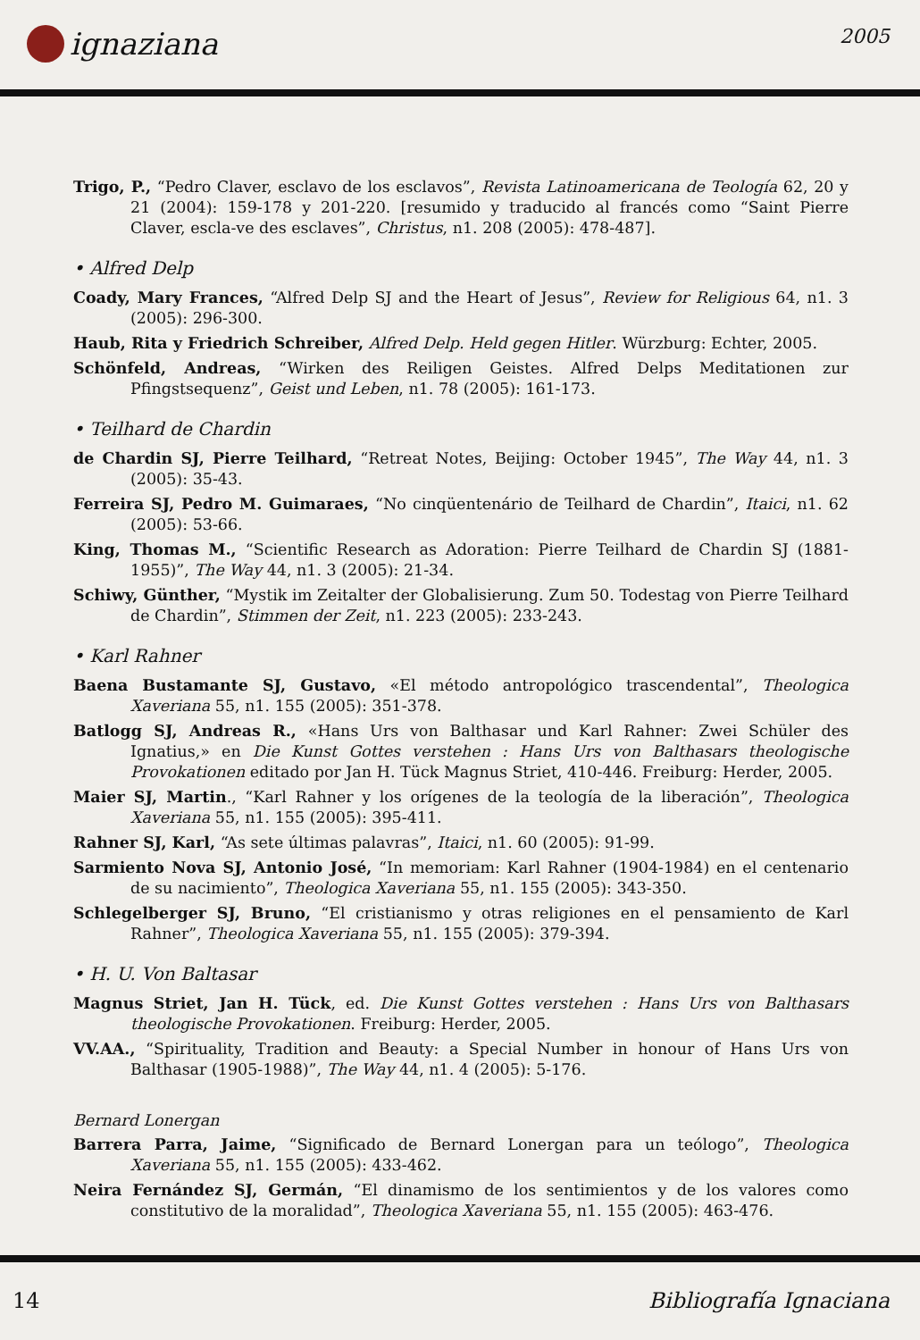ignaziana
2005
Trigo, P., “Pedro Claver, esclavo de los esclavos”, Revista Latinoamericana de Teología 62, 20 y 21 (2004): 159-178 y 201-220. [resumido y traducido al francés como “Saint Pierre Claver, escla-ve des esclaves”, Christus, n1. 208 (2005): 478-487].
• Alfred Delp
Coady, Mary Frances, “Alfred Delp SJ and the Heart of Jesus”, Review for Religious 64, n1. 3 (2005): 296-300.
Haub, Rita y Friedrich Schreiber, Alfred Delp. Held gegen Hitler. Würzburg: Echter, 2005.
Schönfeld, Andreas, “Wirken des Reiligen Geistes. Alfred Delps Meditationen zur Pfingstsequenz”, Geist und Leben, n1. 78 (2005): 161-173.
• Teilhard de Chardin
de Chardin SJ, Pierre Teilhard, “Retreat Notes, Beijing: October 1945”, The Way 44, n1. 3 (2005): 35-43.
Ferreira SJ, Pedro M. Guimaraes, “No cinqüentenário de Teilhard de Chardin”, Itaici, n1. 62 (2005): 53-66.
King, Thomas M., “Scientific Research as Adoration: Pierre Teilhard de Chardin SJ (1881-1955)”, The Way 44, n1. 3 (2005): 21-34.
Schiwy, Günther, “Mystik im Zeitalter der Globalisierung. Zum 50. Todestag von Pierre Teilhard de Chardin”, Stimmen der Zeit, n1. 223 (2005): 233-243.
• Karl Rahner
Baena Bustamante SJ, Gustavo, «El método antropológico trascendental”, Theologica Xaveriana 55, n1. 155 (2005): 351-378.
Batlogg SJ, Andreas R., «Hans Urs von Balthasar und Karl Rahner: Zwei Schüler des Ignatius,» en Die Kunst Gottes verstehen : Hans Urs von Balthasars theologische Provokationen editado por Jan H. Tück Magnus Striet, 410-446. Freiburg: Herder, 2005.
Maier SJ, Martin., “Karl Rahner y los orígenes de la teología de la liberación”, Theologica Xaveriana 55, n1. 155 (2005): 395-411.
Rahner SJ, Karl, “As sete últimas palavras”, Itaici, n1. 60 (2005): 91-99.
Sarmiento Nova SJ, Antonio José, “In memoriam: Karl Rahner (1904-1984) en el centenario de su nacimiento”, Theologica Xaveriana 55, n1. 155 (2005): 343-350.
Schlegelberger SJ, Bruno, “El cristianismo y otras religiones en el pensamiento de Karl Rahner”, Theologica Xaveriana 55, n1. 155 (2005): 379-394.
• H. U. Von Baltasar
Magnus Striet, Jan H. Tück, ed. Die Kunst Gottes verstehen : Hans Urs von Balthasars theologische Provokationen. Freiburg: Herder, 2005.
VV.AA., “Spirituality, Tradition and Beauty: a Special Number in honour of Hans Urs von Balthasar (1905-1988)”, The Way 44, n1. 4 (2005): 5-176.
Bernard Lonergan
Barrera Parra, Jaime, “Significado de Bernard Lonergan para un teólogo”, Theologica Xaveriana 55, n1. 155 (2005): 433-462.
Neira Fernández SJ, Germán, “El dinamismo de los sentimientos y de los valores como constitutivo de la moralidad”, Theologica Xaveriana 55, n1. 155 (2005): 463-476.
14 Bibliografía Ignaciana